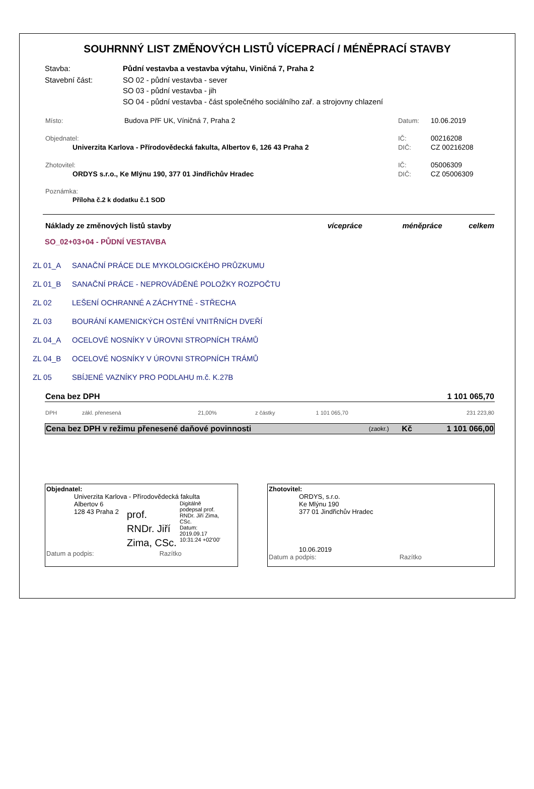SOUHRNNÝ LIST ZMĚNOVÝCH LISTŮ VÍCEPRACÍ / MÉNĚPRACÍ STAVBY
Stavba: Půdní vestavba a vestavba výtahu, Viničná 7, Praha 2
Stavební část: SO 02 - půdní vestavba - sever
SO 03 - půdní vestavba - jih
SO 04 - půdní vestavba - část společného sociálního zař. a strojovny chlazení
| Místo: | Budova PřF UK, Víničná 7, Praha 2 | Datum: | 10.06.2019 |
| Objednatel: | | IČ: | 00216208 |
| Univerzita Karlova - Přírodovědecká fakulta, Albertov 6, 126 43 Praha 2 | | DIČ: | CZ 00216208 |
| Zhotovitel: | | IČ: | 05006309 |
| ORDYS s.r.o., Ke Mlýnu 190, 377 01 Jindřichův Hradec | | DIČ: | CZ 05006309 |
| Poznámka: | | | |
| Příloha č.2 k dodatku č.1 SOD | | | |
| Náklady ze změnových listů stavby | vícepráce | méněpráce | celkem |
| --- | --- | --- | --- |
SO_02+03+04 - PŮDNÍ VESTAVBA
ZL 01_A SANAČNÍ PRÁCE DLE MYKOLOGICKÉHO PRŮZKUMU
ZL 01_B SANAČNÍ PRÁCE - NEPROVÁDĚNÉ POLOŽKY ROZPOČTU
ZL 02 LEŠENÍ OCHRANNÉ A ZÁCHYTNÉ - STŘECHA
ZL 03 BOURÁNÍ KAMENICKÝCH OSTĚNÍ VNITŘNÍCH DVEŘÍ
ZL 04_A OCELOVÉ NOSNÍKY V ÚROVNI STROPNÍCH TRÁMŮ
ZL 04_B OCELOVÉ NOSNÍKY V ÚROVNI STROPNÍCH TRÁMŮ
ZL 05 SBÍJENÉ VAZNÍKY PRO PODLAHU m.č. K.27B
| Cena bez DPH | 1 101 065,70 |
| DPH | zákl. přenesená | 21,00% | z částky | 1 101 065,70 | 231 223,80 |
| Cena bez DPH v režimu přenesené daňové povinnosti | (zaokr.) | Kč | 1 101 066,00 |
Objednatel:
Univerzita Karlova - Přírodovědecká fakulta
Albertov 6
128 43 Praha 2
prof.
RNDr. Jiří
Zima, CSc.
Digitálně
podepsal prof.
RNDr. Jiří Zima,
CSc.
Datum:
2019.09.17
10:31:24 +02'00'
Datum a podpis: Razítko
Zhotovitel:
ORDYS, s.r.o.
Ke Mlýnu 190
377 01 Jindřichův Hradec
10.06.2019
Datum a podpis: Razítko